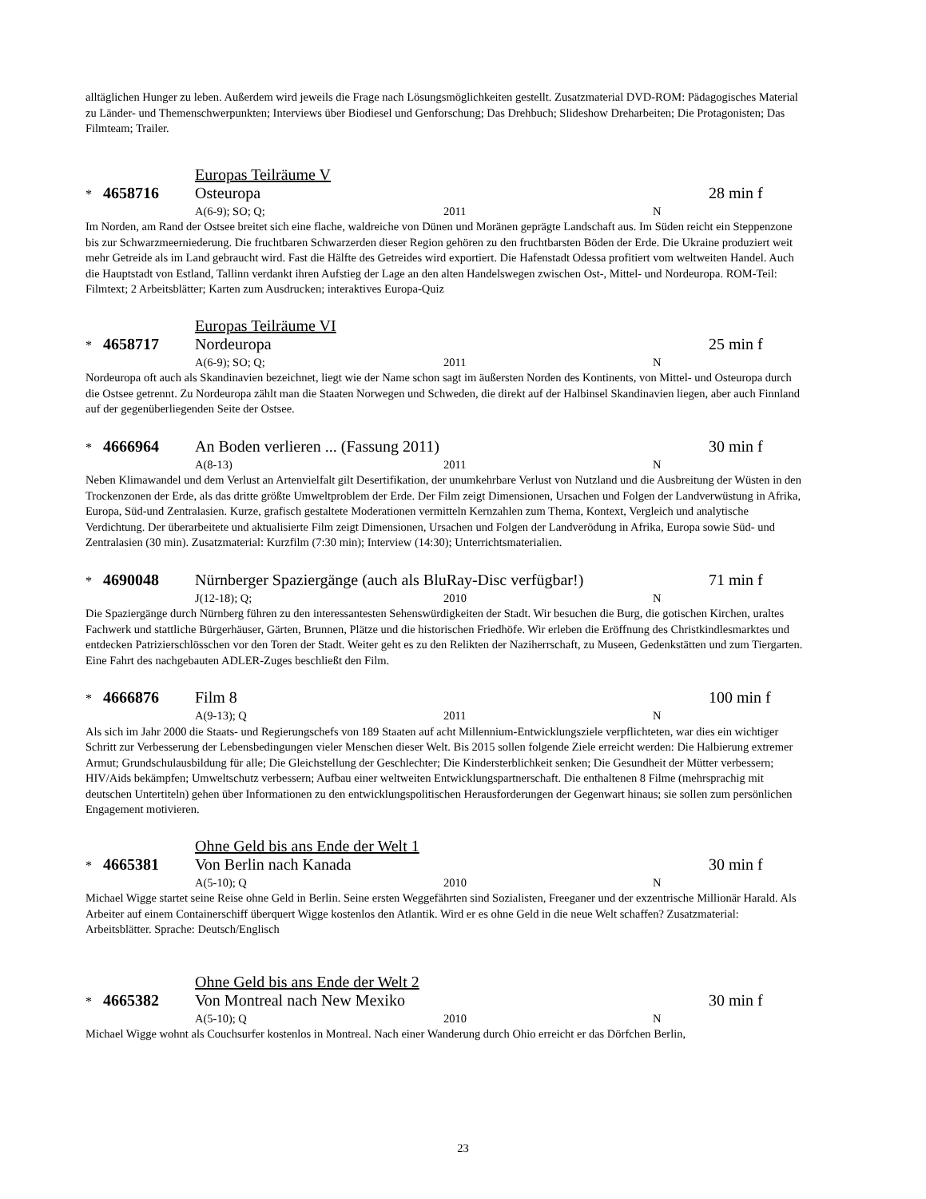alltäglichen Hunger zu leben. Außerdem wird jeweils die Frage nach Lösungsmöglichkeiten gestellt. Zusatzmaterial DVD-ROM: Pädagogisches Material zu Länder- und Themenschwerpunkten; Interviews über Biodiesel und Genforschung; Das Drehbuch; Slideshow Dreharbeiten; Die Protagonisten; Das Filmteam; Trailer.
Europas Teilräume V
* 4658716 Osteuropa 28 min f
A(6-9); SO; Q; 2011 N
Im Norden, am Rand der Ostsee breitet sich eine flache, waldreiche von Dünen und Moränen geprägte Landschaft aus. Im Süden reicht ein Steppenzone bis zur Schwarzmeerniederung. Die fruchtbaren Schwarzerden dieser Region gehören zu den fruchtbarsten Böden der Erde. Die Ukraine produziert weit mehr Getreide als im Land gebraucht wird. Fast die Hälfte des Getreides wird exportiert. Die Hafenstadt Odessa profitiert vom weltweiten Handel. Auch die Hauptstadt von Estland, Tallinn verdankt ihren Aufstieg der Lage an den alten Handelswegen zwischen Ost-, Mittel- und Nordeuropa. ROM-Teil: Filmtext; 2 Arbeitsblätter; Karten zum Ausdrucken; interaktives Europa-Quiz
Europas Teilräume VI
* 4658717 Nordeuropa 25 min f
A(6-9); SO; Q; 2011 N
Nordeuropa oft auch als Skandinavien bezeichnet, liegt wie der Name schon sagt im äußersten Norden des Kontinents, von Mittel- und Osteuropa durch die Ostsee getrennt. Zu Nordeuropa zählt man die Staaten Norwegen und Schweden, die direkt auf der Halbinsel Skandinavien liegen, aber auch Finnland auf der gegenüberliegenden Seite der Ostsee.
* 4666964 An Boden verlieren ... (Fassung 2011) 30 min f
A(8-13) 2011 N
Neben Klimawandel und dem Verlust an Artenvielfalt gilt Desertifikation, der unumkehrbare Verlust von Nutzland und die Ausbreitung der Wüsten in den Trockenzonen der Erde, als das dritte größte Umweltproblem der Erde. Der Film zeigt Dimensionen, Ursachen und Folgen der Landverwüstung in Afrika, Europa, Süd-und Zentralasien. Kurze, grafisch gestaltete Moderationen vermitteln Kernzahlen zum Thema, Kontext, Vergleich und analytische Verdichtung. Der überarbeitete und aktualisierte Film zeigt Dimensionen, Ursachen und Folgen der Landverödung in Afrika, Europa sowie Süd- und Zentralasien (30 min). Zusatzmaterial: Kurzfilm (7:30 min); Interview (14:30); Unterrichtsmaterialien.
* 4690048 Nürnberger Spaziergänge (auch als BluRay-Disc verfügbar!) 71 min f
J(12-18); Q; 2010 N
Die Spaziergänge durch Nürnberg führen zu den interessantesten Sehenswürdigkeiten der Stadt. Wir besuchen die Burg, die gotischen Kirchen, uraltes Fachwerk und stattliche Bürgerhäuser, Gärten, Brunnen, Plätze und die historischen Friedhöfe. Wir erleben die Eröffnung des Christkindlesmarktes und entdecken Patrizierschlösschen vor den Toren der Stadt. Weiter geht es zu den Relikten der Naziherrschaft, zu Museen, Gedenkstätten und zum Tiergarten. Eine Fahrt des nachgebauten ADLER-Zuges beschließt den Film.
* 4666876 Film 8 100 min f
A(9-13); Q 2011 N
Als sich im Jahr 2000 die Staats- und Regierungschefs von 189 Staaten auf acht Millennium-Entwicklungsziele verpflichteten, war dies ein wichtiger Schritt zur Verbesserung der Lebensbedingungen vieler Menschen dieser Welt. Bis 2015 sollen folgende Ziele erreicht werden: Die Halbierung extremer Armut; Grundschulausbildung für alle; Die Gleichstellung der Geschlechter; Die Kindersterblichkeit senken; Die Gesundheit der Mütter verbessern; HIV/Aids bekämpfen; Umweltschutz verbessern; Aufbau einer weltweiten Entwicklungspartnerschaft. Die enthaltenen 8 Filme (mehrsprachig mit deutschen Untertiteln) gehen über Informationen zu den entwicklungspolitischen Herausforderungen der Gegenwart hinaus; sie sollen zum persönlichen Engagement motivieren.
Ohne Geld bis ans Ende der Welt 1
* 4665381 Von Berlin nach Kanada 30 min f
A(5-10); Q 2010 N
Michael Wigge startet seine Reise ohne Geld in Berlin. Seine ersten Weggefährten sind Sozialisten, Freeganer und der exzentrische Millionär Harald. Als Arbeiter auf einem Containerschiff überquert Wigge kostenlos den Atlantik. Wird er es ohne Geld in die neue Welt schaffen? Zusatzmaterial: Arbeitsblätter. Sprache: Deutsch/Englisch
Ohne Geld bis ans Ende der Welt 2
* 4665382 Von Montreal nach New Mexiko 30 min f
A(5-10); Q 2010 N
Michael Wigge wohnt als Couchsurfer kostenlos in Montreal. Nach einer Wanderung durch Ohio erreicht er das Dörfchen Berlin,
23